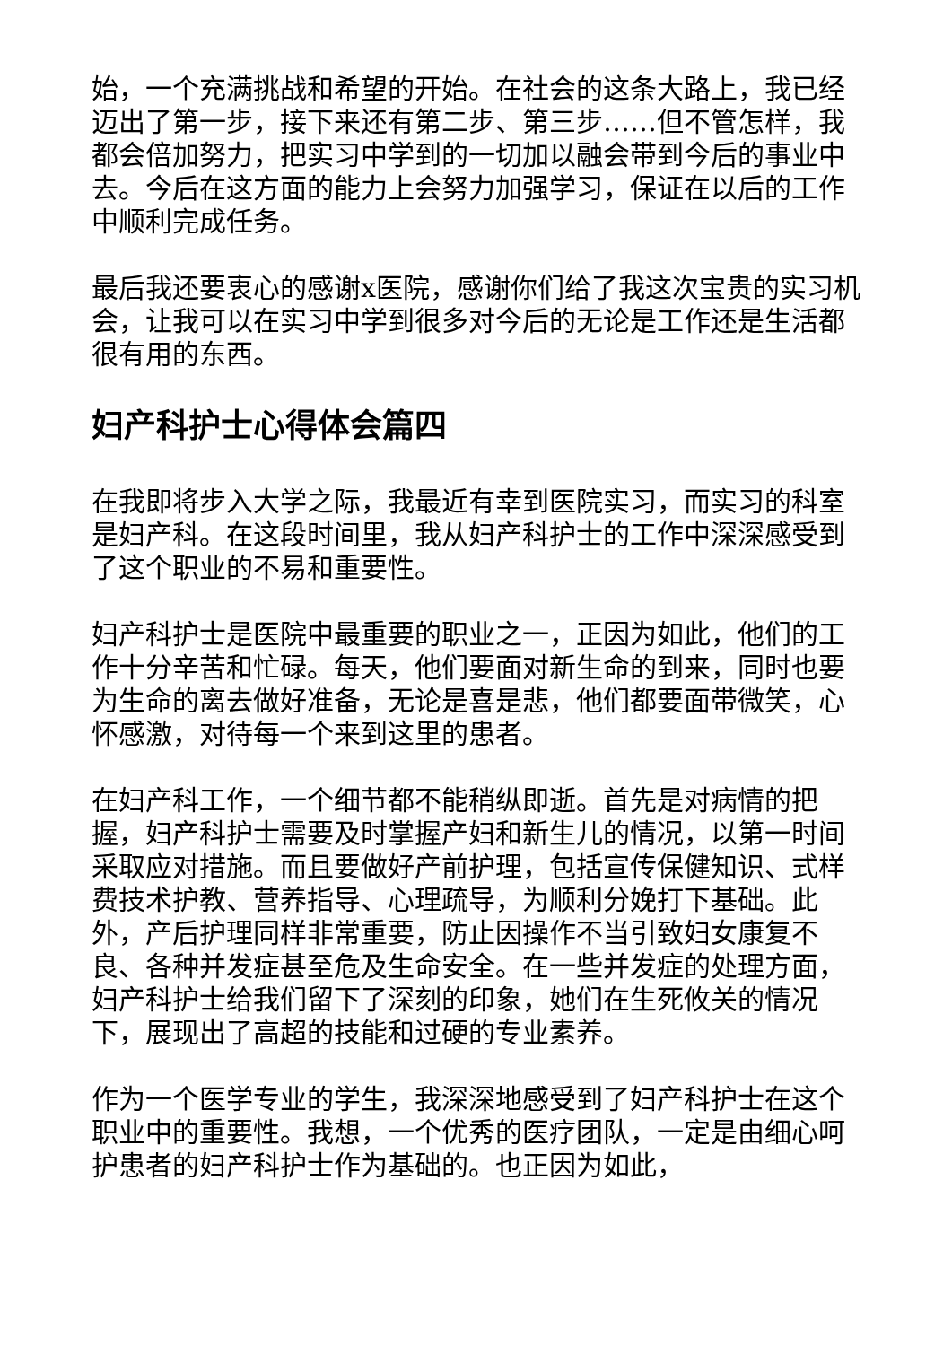始，一个充满挑战和希望的开始。在社会的这条大路上，我已经迈出了第一步，接下来还有第二步、第三步……但不管怎样，我都会倍加努力，把实习中学到的一切加以融会带到今后的事业中去。今后在这方面的能力上会努力加强学习，保证在以后的工作中顺利完成任务。
最后我还要衷心的感谢x医院，感谢你们给了我这次宝贵的实习机会，让我可以在实习中学到很多对今后的无论是工作还是生活都很有用的东西。
妇产科护士心得体会篇四
在我即将步入大学之际，我最近有幸到医院实习，而实习的科室是妇产科。在这段时间里，我从妇产科护士的工作中深深感受到了这个职业的不易和重要性。
妇产科护士是医院中最重要的职业之一，正因为如此，他们的工作十分辛苦和忙碌。每天，他们要面对新生命的到来，同时也要为生命的离去做好准备，无论是喜是悲，他们都要面带微笑，心怀感激，对待每一个来到这里的患者。
在妇产科工作，一个细节都不能稍纵即逝。首先是对病情的把握，妇产科护士需要及时掌握产妇和新生儿的情况，以第一时间采取应对措施。而且要做好产前护理，包括宣传保健知识、式样费技术护教、营养指导、心理疏导，为顺利分娩打下基础。此外，产后护理同样非常重要，防止因操作不当引致妇女康复不良、各种并发症甚至危及生命安全。在一些并发症的处理方面，妇产科护士给我们留下了深刻的印象，她们在生死攸关的情况下，展现出了高超的技能和过硬的专业素养。
作为一个医学专业的学生，我深深地感受到了妇产科护士在这个职业中的重要性。我想，一个优秀的医疗团队，一定是由细心呵护患者的妇产科护士作为基础的。也正因为如此，